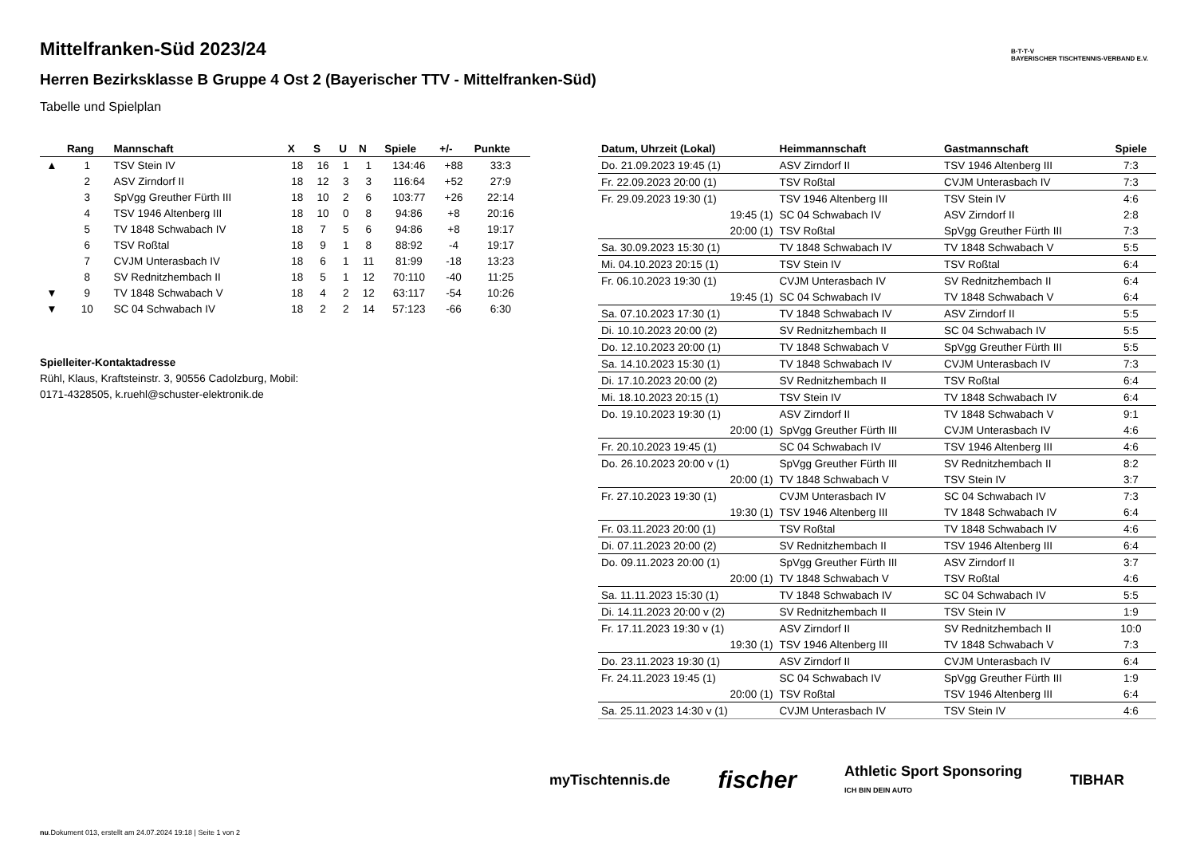B·T·T·V
BAYERISCHER TISCHTENNIS-VERBAND E.V.
Mittelfranken-Süd 2023/24
Herren Bezirksklasse B Gruppe 4 Ost 2 (Bayerischer TTV - Mittelfranken-Süd)
Tabelle und Spielplan
| | Rang | Mannschaft | X | S | U | N | Spiele | +/- | Punkte |
| --- | --- | --- | --- | --- | --- | --- | --- | --- | --- |
| ▲ | 1 | TSV Stein IV | 18 | 16 | 1 | 1 | 134:46 | +88 | 33:3 |
| | 2 | ASV Zirndorf II | 18 | 12 | 3 | 3 | 116:64 | +52 | 27:9 |
| | 3 | SpVgg Greuther Fürth III | 18 | 10 | 2 | 6 | 103:77 | +26 | 22:14 |
| | 4 | TSV 1946 Altenberg III | 18 | 10 | 0 | 8 | 94:86 | +8 | 20:16 |
| | 5 | TV 1848 Schwabach IV | 18 | 7 | 5 | 6 | 94:86 | +8 | 19:17 |
| | 6 | TSV Roßtal | 18 | 9 | 1 | 8 | 88:92 | -4 | 19:17 |
| | 7 | CVJM Unterasbach IV | 18 | 6 | 1 | 11 | 81:99 | -18 | 13:23 |
| | 8 | SV Rednitzhembach II | 18 | 5 | 1 | 12 | 70:110 | -40 | 11:25 |
| ▼ | 9 | TV 1848 Schwabach V | 18 | 4 | 2 | 12 | 63:117 | -54 | 10:26 |
| ▼ | 10 | SC 04 Schwabach IV | 18 | 2 | 2 | 14 | 57:123 | -66 | 6:30 |
Spielleiter-Kontaktadresse
Rühl, Klaus, Kraftsteinstr. 3, 90556 Cadolzburg, Mobil:
0171-4328505, k.ruehl@schuster-elektronik.de
| Datum, Uhrzeit (Lokal) | Heimmannschaft | Gastmannschaft | Spiele |
| --- | --- | --- | --- |
| Do. 21.09.2023 19:45 (1) | ASV Zirndorf II | TSV 1946 Altenberg III | 7:3 |
| Fr. 22.09.2023 20:00 (1) | TSV Roßtal | CVJM Unterasbach IV | 7:3 |
| Fr. 29.09.2023 19:30 (1) | TSV 1946 Altenberg III | TSV Stein IV | 4:6 |
| 19:45 (1) | SC 04 Schwabach IV | ASV Zirndorf II | 2:8 |
| 20:00 (1) | TSV Roßtal | SpVgg Greuther Fürth III | 7:3 |
| Sa. 30.09.2023 15:30 (1) | TV 1848 Schwabach IV | TV 1848 Schwabach V | 5:5 |
| Mi. 04.10.2023 20:15 (1) | TSV Stein IV | TSV Roßtal | 6:4 |
| Fr. 06.10.2023 19:30 (1) | CVJM Unterasbach IV | SV Rednitzhembach II | 6:4 |
| 19:45 (1) | SC 04 Schwabach IV | TV 1848 Schwabach V | 6:4 |
| Sa. 07.10.2023 17:30 (1) | TV 1848 Schwabach IV | ASV Zirndorf II | 5:5 |
| Di. 10.10.2023 20:00 (2) | SV Rednitzhembach II | SC 04 Schwabach IV | 5:5 |
| Do. 12.10.2023 20:00 (1) | TV 1848 Schwabach V | SpVgg Greuther Fürth III | 5:5 |
| Sa. 14.10.2023 15:30 (1) | TV 1848 Schwabach IV | CVJM Unterasbach IV | 7:3 |
| Di. 17.10.2023 20:00 (2) | SV Rednitzhembach II | TSV Roßtal | 6:4 |
| Mi. 18.10.2023 20:15 (1) | TSV Stein IV | TV 1848 Schwabach IV | 6:4 |
| Do. 19.10.2023 19:30 (1) | ASV Zirndorf II | TV 1848 Schwabach V | 9:1 |
| 20:00 (1) | SpVgg Greuther Fürth III | CVJM Unterasbach IV | 4:6 |
| Fr. 20.10.2023 19:45 (1) | SC 04 Schwabach IV | TSV 1946 Altenberg III | 4:6 |
| Do. 26.10.2023 20:00 v (1) | SpVgg Greuther Fürth III | SV Rednitzhembach II | 8:2 |
| 20:00 (1) | TV 1848 Schwabach V | TSV Stein IV | 3:7 |
| Fr. 27.10.2023 19:30 (1) | CVJM Unterasbach IV | SC 04 Schwabach IV | 7:3 |
| 19:30 (1) | TSV 1946 Altenberg III | TV 1848 Schwabach IV | 6:4 |
| Fr. 03.11.2023 20:00 (1) | TSV Roßtal | TV 1848 Schwabach IV | 4:6 |
| Di. 07.11.2023 20:00 (2) | SV Rednitzhembach II | TSV 1946 Altenberg III | 6:4 |
| Do. 09.11.2023 20:00 (1) | SpVgg Greuther Fürth III | ASV Zirndorf II | 3:7 |
| 20:00 (1) | TV 1848 Schwabach V | TSV Roßtal | 4:6 |
| Sa. 11.11.2023 15:30 (1) | TV 1848 Schwabach IV | SC 04 Schwabach IV | 5:5 |
| Di. 14.11.2023 20:00 v (2) | SV Rednitzhembach II | TSV Stein IV | 1:9 |
| Fr. 17.11.2023 19:30 v (1) | ASV Zirndorf II | SV Rednitzhembach II | 10:0 |
| 19:30 (1) | TSV 1946 Altenberg III | TV 1848 Schwabach V | 7:3 |
| Do. 23.11.2023 19:30 (1) | ASV Zirndorf II | CVJM Unterasbach IV | 6:4 |
| Fr. 24.11.2023 19:45 (1) | SC 04 Schwabach IV | SpVgg Greuther Fürth III | 1:9 |
| 20:00 (1) | TSV Roßtal | TSV 1946 Altenberg III | 6:4 |
| Sa. 25.11.2023 14:30 v (1) | CVJM Unterasbach IV | TSV Stein IV | 4:6 |
myTischtennis.de fischer Athletic Sport Sponsoring
ICH BIN DEIN AUTO TIBHAR
nu.Dokument 013, erstellt am 24.07.2024 19:18 | Seite 1 von 2